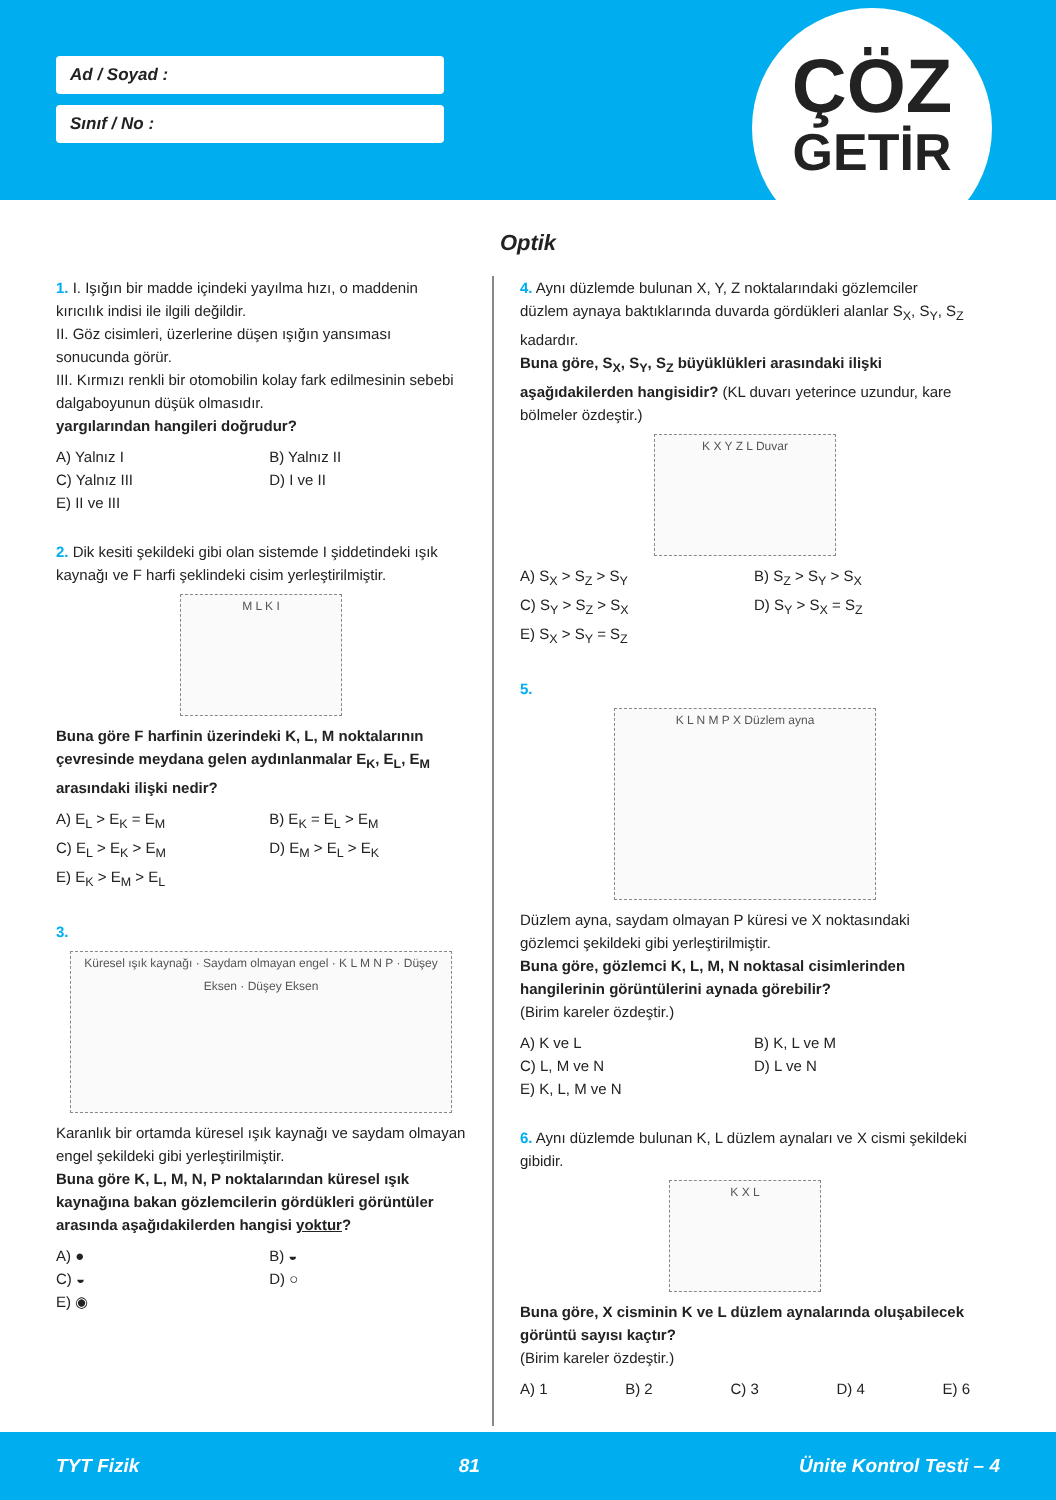Ad / Soyad :
Sınıf / No :
ÇÖZ
GETİR
Optik
1. I. Işığın bir madde içindeki yayılma hızı, o maddenin kırıcılık indisi ile ilgili değildir.
II. Göz cisimleri, üzerlerine düşen ışığın yansıması sonucunda görür.
III. Kırmızı renkli bir otomobilin kolay fark edilmesinin sebebi dalgaboyunun düşük olmasıdır.
yargılarından hangileri doğrudur?
A) Yalnız I B) Yalnız II C) Yalnız III D) I ve II E) II ve III
2. Dik kesiti şekildeki gibi olan sistemde I şiddetindeki ışık kaynağı ve F harfi şeklindeki cisim yerleştirilmiştir.
M L K I
Buna göre F harfinin üzerindeki K, L, M noktalarının çevresinde meydana gelen aydınlanmalar E<sub>K</sub>, E<sub>L</sub>, E<sub>M</sub> arasındaki ilişki nedir?
A) E<sub>L</sub> > E<sub>K</sub> = E<sub>M</sub> B) E<sub>K</sub> = E<sub>L</sub> > E<sub>M</sub> C) E<sub>L</sub> > E<sub>K</sub> > E<sub>M</sub> D) E<sub>M</sub> > E<sub>L</sub> > E<sub>K</sub> E) E<sub>K</sub> > E<sub>M</sub> > E<sub>L</sub>
3.
Küresel ışık kaynağı · Saydam olmayan engel · K L M N P · Düşey Eksen · Düşey Eksen
Karanlık bir ortamda küresel ışık kaynağı ve saydam olmayan engel şekildeki gibi yerleştirilmiştir.
Buna göre K, L, M, N, P noktalarından küresel ışık kaynağına bakan gözlemcilerin gördükleri görüntüler arasında aşağıdakilerden hangisi yoktur?
A) ● B) ◒ C) ◒ D) ○ E) ◉
4. Aynı düzlemde bulunan X, Y, Z noktalarındaki gözlemciler düzlem aynaya baktıklarında duvarda gördükleri alanlar S<sub>X</sub>, S<sub>Y</sub>, S<sub>Z</sub> kadardır.
Buna göre, S<sub>X</sub>, S<sub>Y</sub>, S<sub>Z</sub> büyüklükleri arasındaki ilişki aşağıdakilerden hangisidir? (KL duvarı yeterince uzundur, kare bölmeler özdeştir.)
K X Y Z L Duvar
A) S<sub>X</sub> > S<sub>Z</sub> > S<sub>Y</sub> B) S<sub>Z</sub> > S<sub>Y</sub> > S<sub>X</sub> C) S<sub>Y</sub> > S<sub>Z</sub> > S<sub>X</sub> D) S<sub>Y</sub> > S<sub>X</sub> = S<sub>Z</sub> E) S<sub>X</sub> > S<sub>Y</sub> = S<sub>Z</sub>
5.
K L N M P X Düzlem ayna
Düzlem ayna, saydam olmayan P küresi ve X noktasındaki gözlemci şekildeki gibi yerleştirilmiştir.
Buna göre, gözlemci K, L, M, N noktasal cisimlerinden hangilerinin görüntülerini aynada görebilir?
(Birim kareler özdeştir.)
A) K ve L B) K, L ve M C) L, M ve N D) L ve N E) K, L, M ve N
6. Aynı düzlemde bulunan K, L düzlem aynaları ve X cismi şekildeki gibidir.
K X L
Buna göre, X cisminin K ve L düzlem aynalarında oluşabilecek görüntü sayısı kaçtır?
(Birim kareler özdeştir.)
A) 1 B) 2 C) 3 D) 4 E) 6
TYT Fizik 81 Ünite Kontrol Testi – 4